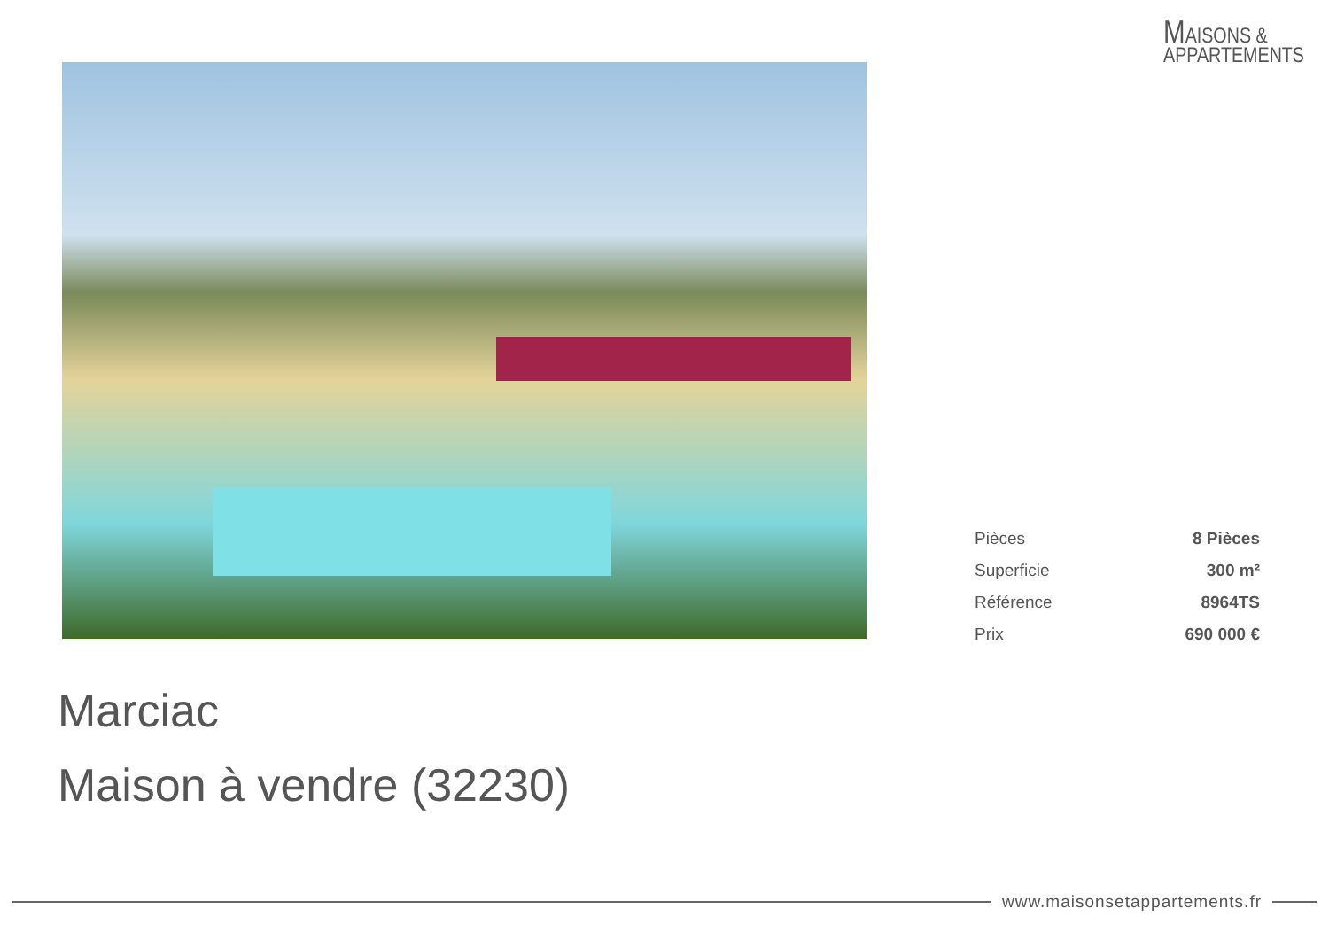MAISONS &
APPARTEMENTS
| Pièces | 8 Pièces |
| Superficie | 300 m² |
| Référence | 8964TS |
| Prix | 690 000 € |
Marciac
Maison à vendre (32230)
www.maisonsetappartements.fr